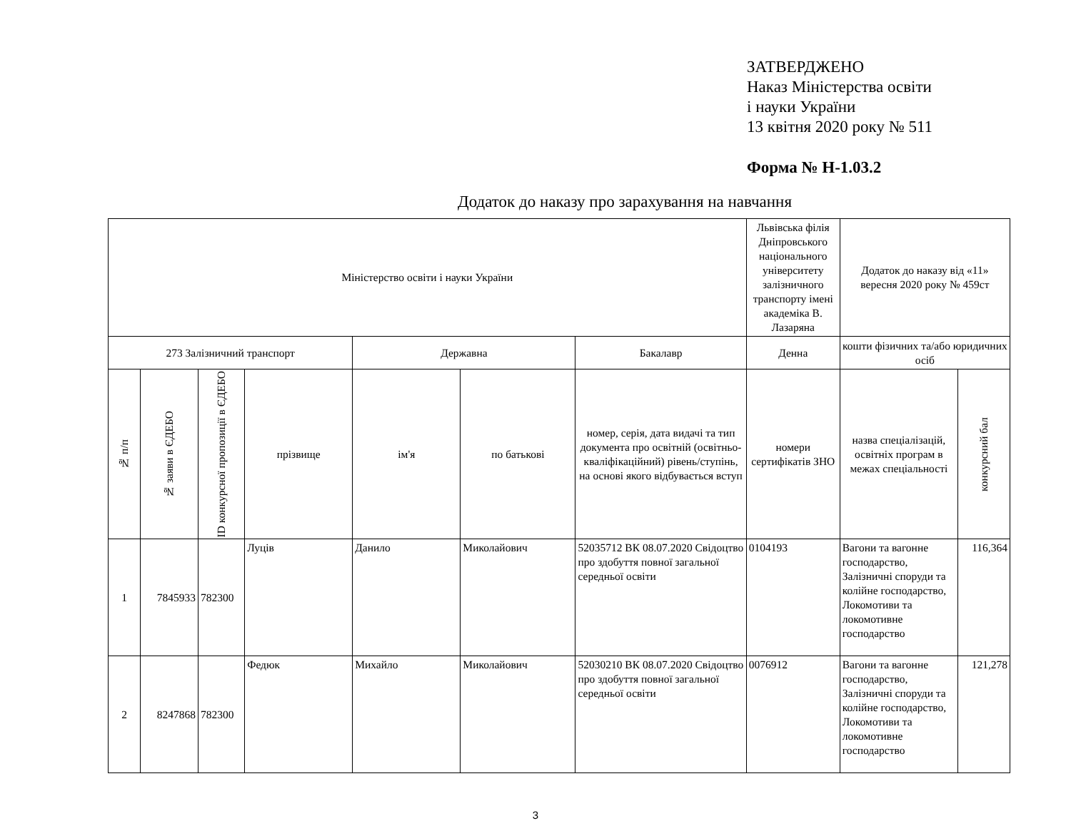ЗАТВЕРДЖЕНО
Наказ Міністерства освіти
і науки України
13 квітня 2020 року № 511
Форма № Н-1.03.2
Додаток до наказу про зарахування на навчання
| Міністерство освіти і науки України | | | | | | | Львівська філія Дніпровського національного університету залізничного транспорту імені академіка В. Лазаряна | Додаток до наказу від «11» вересня 2020 року № 459ст | |
| --- | --- | --- | --- | --- | --- | --- | --- | --- | --- |
| 273 Залізничний транспорт | | | | Державна | | Бакалавр | Денна | кошти фізичних та/або юридичних осіб | |
| № п/п | № заяви в ЄДЕБО | ID конкурсної пропозиції в ЄДЕБО | прізвище | ім'я | по батькові | номер, серія, дата видачі та тип документа про освітній (освітньо-кваліфікаційний) рівень/ступінь, на основі якого відбувається вступ | номери сертифікатів ЗНО | назва спеціалізацій, освітніх програм в межах спеціальності | конкурсний бал |
| 1 | 7845933 | 782300 | Луців | Данило | Миколайович | 52035712 ВК 08.07.2020 Свідоцтво про здобуття повної загальної середньої освіти | 0104193 | Вагони та вагонне господарство, Залізничні споруди та колійне господарство, Локомотиви та локомотивне господарство | 116,364 |
| 2 | 8247868 | 782300 | Федюк | Михайло | Миколайович | 52030210 ВК 08.07.2020 Свідоцтво про здобуття повної загальної середньої освіти | 0076912 | Вагони та вагонне господарство, Залізничні споруди та колійне господарство, Локомотиви та локомотивне господарство | 121,278 |
3